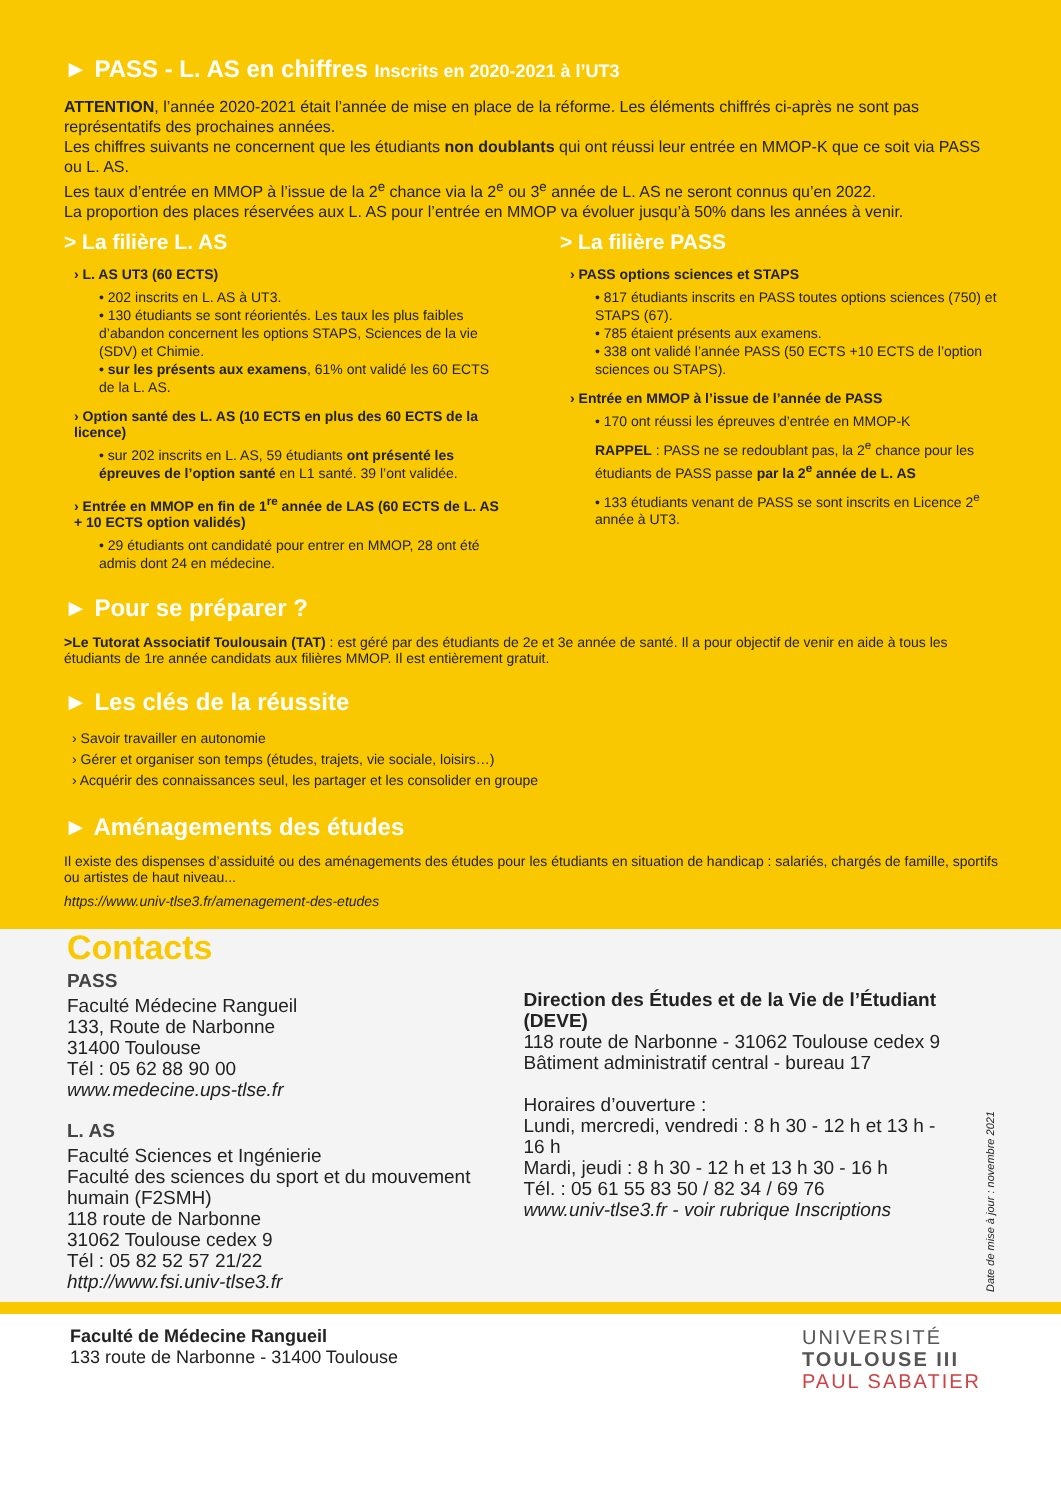► PASS - L. AS en chiffres Inscrits en 2020-2021 à l’UT3
ATTENTION, l’année 2020-2021 était l’année de mise en place de la réforme. Les éléments chiffrés ci-après ne sont pas représentatifs des prochaines années.
Les chiffres suivants ne concernent que les étudiants non doublants qui ont réussi leur entrée en MMOP-K que ce soit via PASS ou L. AS.
Les taux d’entrée en MMOP à l’issue de la 2<sup>e</sup> chance via la 2<sup>e</sup> ou 3<sup>e</sup> année de L. AS ne seront connus qu’en 2022.
La proportion des places réservées aux L. AS pour l’entrée en MMOP va évoluer jusqu’à 50% dans les années à venir.
> La filière L. AS
› L. AS UT3 (60 ECTS)
• 202 inscrits en L. AS à UT3.
• 130 étudiants se sont réorientés. Les taux les plus faibles d’abandon concernent les options STAPS, Sciences de la vie (SDV) et Chimie.
• sur les présents aux examens, 61% ont validé les 60 ECTS de la L. AS.
› Option santé des L. AS (10 ECTS en plus des 60 ECTS de la licence)
• sur 202 inscrits en L. AS, 59 étudiants ont présenté les épreuves de l’option santé en L1 santé. 39 l’ont validée.
› Entrée en MMOP en fin de 1<sup>re</sup> année de LAS (60 ECTS de L. AS + 10 ECTS option validés)
• 29 étudiants ont candidaté pour entrer en MMOP, 28 ont été admis dont 24 en médecine.
> La filière PASS
› PASS options sciences et STAPS
• 817 étudiants inscrits en PASS toutes options sciences (750) et STAPS (67).
• 785 étaient présents aux examens.
• 338 ont validé l’année PASS (50 ECTS +10 ECTS de l’option sciences ou STAPS).
› Entrée en MMOP à l’issue de l’année de PASS
• 170 ont réussi les épreuves d’entrée en MMOP-K
RAPPEL : PASS ne se redoublant pas, la 2<sup>e</sup> chance pour les étudiants de PASS passe par la 2<sup>e</sup> année de L. AS
• 133 étudiants venant de PASS se sont inscrits en Licence 2<sup>e</sup> année à UT3.
► Pour se préparer ?
>Le Tutorat Associatif Toulousain (TAT) : est géré par des étudiants de 2e et 3e année de santé. Il a pour objectif de venir en aide à tous les étudiants de 1re année candidats aux filières MMOP. Il est entièrement gratuit.
► Les clés de la réussite
› Savoir travailler en autonomie
› Gérer et organiser son temps (études, trajets, vie sociale, loisirs…)
› Acquérir des connaissances seul, les partager et les consolider en groupe
► Aménagements des études
Il existe des dispenses d’assiduité ou des aménagements des études pour les étudiants en situation de handicap : salariés, chargés de famille, sportifs ou artistes de haut niveau...
https://www.univ-tlse3.fr/amenagement-des-etudes
Contacts
PASS
Faculté Médecine Rangueil
133, Route de Narbonne
31400 Toulouse
Tél : 05 62 88 90 00
www.medecine.ups-tlse.fr
L. AS
Faculté Sciences et Ingénierie
Faculté des sciences du sport et du mouvement humain (F2SMH)
118 route de Narbonne
31062 Toulouse cedex 9
Tél : 05 82 52 57 21/22
http://www.fsi.univ-tlse3.fr
Direction des Études et de la Vie de l’Étudiant (DEVE)
118 route de Narbonne - 31062 Toulouse cedex 9
Bâtiment administratif central - bureau 17
Horaires d’ouverture :
Lundi, mercredi, vendredi : 8 h 30 - 12 h et 13 h - 16 h
Mardi, jeudi : 8 h 30 - 12 h et 13 h 30 - 16 h
Tél. : 05 61 55 83 50 / 82 34 / 69 76
www.univ-tlse3.fr - voir rubrique Inscriptions
Date de mise à jour : novembre 2021
Faculté de Médecine Rangueil
133 route de Narbonne - 31400 Toulouse
UNIVERSITÉ
TOULOUSE III
PAUL SABATIER